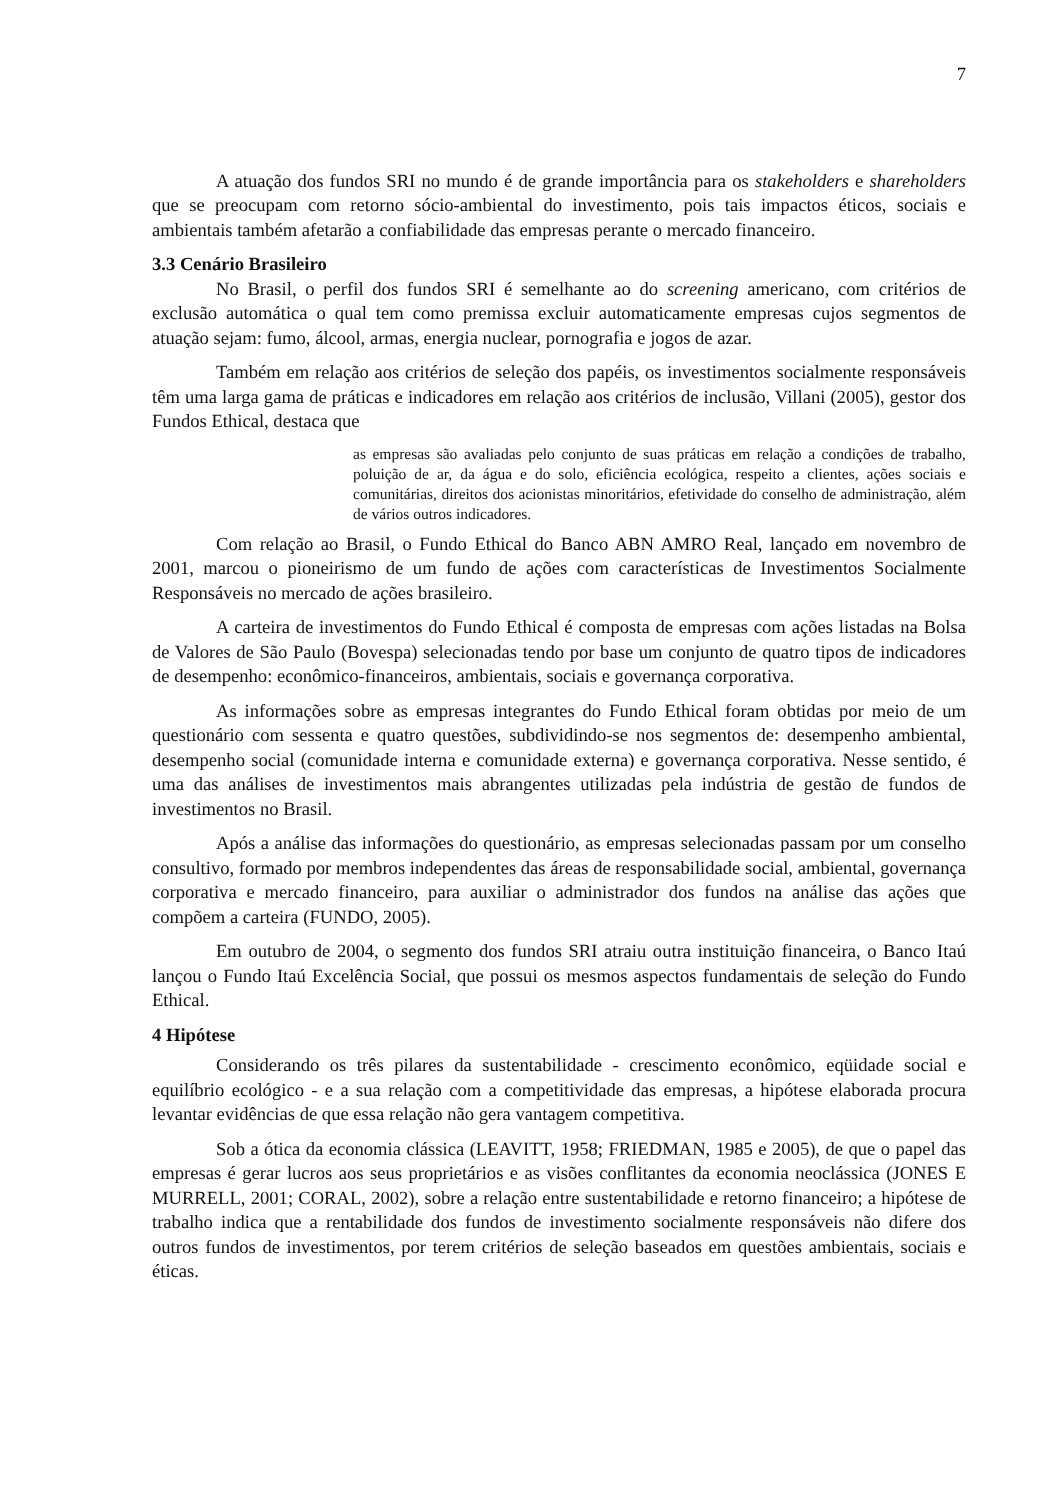7
A atuação dos fundos SRI no mundo é de grande importância para os stakeholders e shareholders que se preocupam com retorno sócio-ambiental do investimento, pois tais impactos éticos, sociais e ambientais também afetarão a confiabilidade das empresas perante o mercado financeiro.
3.3 Cenário Brasileiro
No Brasil, o perfil dos fundos SRI é semelhante ao do screening americano, com critérios de exclusão automática o qual tem como premissa excluir automaticamente empresas cujos segmentos de atuação sejam: fumo, álcool, armas, energia nuclear, pornografia e jogos de azar.
Também em relação aos critérios de seleção dos papéis, os investimentos socialmente responsáveis têm uma larga gama de práticas e indicadores em relação aos critérios de inclusão, Villani (2005), gestor dos Fundos Ethical, destaca que
as empresas são avaliadas pelo conjunto de suas práticas em relação a condições de trabalho, poluição de ar, da água e do solo, eficiência ecológica, respeito a clientes, ações sociais e comunitárias, direitos dos acionistas minoritários, efetividade do conselho de administração, além de vários outros indicadores.
Com relação ao Brasil, o Fundo Ethical do Banco ABN AMRO Real, lançado em novembro de 2001, marcou o pioneirismo de um fundo de ações com características de Investimentos Socialmente Responsáveis no mercado de ações brasileiro.
A carteira de investimentos do Fundo Ethical é composta de empresas com ações listadas na Bolsa de Valores de São Paulo (Bovespa) selecionadas tendo por base um conjunto de quatro tipos de indicadores de desempenho: econômico-financeiros, ambientais, sociais e governança corporativa.
As informações sobre as empresas integrantes do Fundo Ethical foram obtidas por meio de um questionário com sessenta e quatro questões, subdividindo-se nos segmentos de: desempenho ambiental, desempenho social (comunidade interna e comunidade externa) e governança corporativa. Nesse sentido, é uma das análises de investimentos mais abrangentes utilizadas pela indústria de gestão de fundos de investimentos no Brasil.
Após a análise das informações do questionário, as empresas selecionadas passam por um conselho consultivo, formado por membros independentes das áreas de responsabilidade social, ambiental, governança corporativa e mercado financeiro, para auxiliar o administrador dos fundos na análise das ações que compõem a carteira (FUNDO, 2005).
Em outubro de 2004, o segmento dos fundos SRI atraiu outra instituição financeira, o Banco Itaú lançou o Fundo Itaú Excelência Social, que possui os mesmos aspectos fundamentais de seleção do Fundo Ethical.
4 Hipótese
Considerando os três pilares da sustentabilidade - crescimento econômico, eqüidade social e equilíbrio ecológico - e a sua relação com a competitividade das empresas, a hipótese elaborada procura levantar evidências de que essa relação não gera vantagem competitiva.
Sob a ótica da economia clássica (LEAVITT, 1958; FRIEDMAN, 1985 e 2005), de que o papel das empresas é gerar lucros aos seus proprietários e as visões conflitantes da economia neoclássica (JONES E MURRELL, 2001; CORAL, 2002), sobre a relação entre sustentabilidade e retorno financeiro; a hipótese de trabalho indica que a rentabilidade dos fundos de investimento socialmente responsáveis não difere dos outros fundos de investimentos, por terem critérios de seleção baseados em questões ambientais, sociais e éticas.